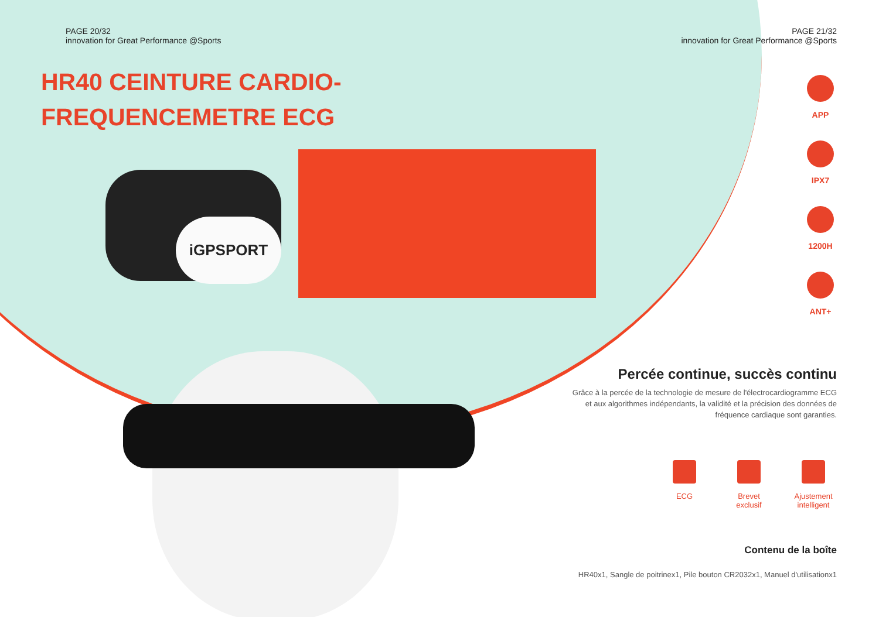iGPSPORT
PAGE 20/32
innovation for Great Performance @Sports
PAGE 21/32
innovation for Great Performance @Sports
HR40 CEINTURE CARDIO-FREQUENCEMETRE ECG
APP
IPX7
1200H
ANT+
Percée continue, succès continu
Grâce à la percée de la technologie de mesure de l'électrocardiogramme ECG et aux algorithmes indépendants, la validité et la précision des données de fréquence cardiaque sont garanties.
ECG Brevet exclusif
Ajustement intelligent
Contenu de la boîte
HR40x1, Sangle de poitrinex1, Pile bouton CR2032x1, Manuel d'utilisationx1